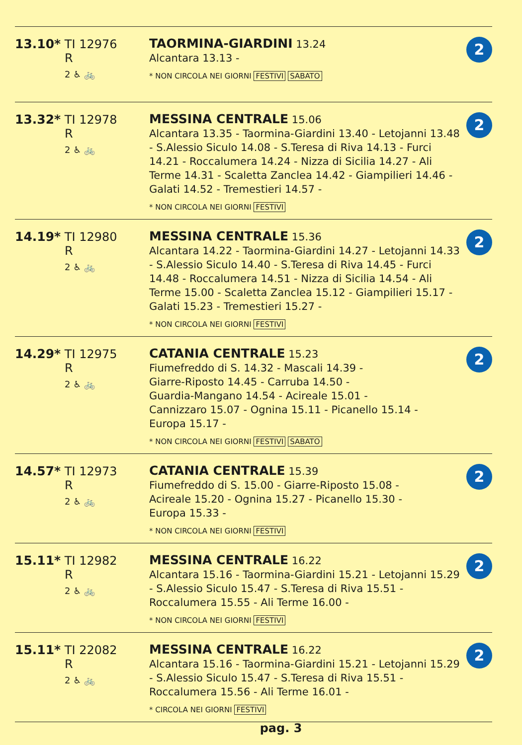| 13.10* TI 12976 R 2 ♿ 🚲 | TAORMINA-GIARDINI 13.24 Alcantara 13.13 - * NON CIRCOLA NEI GIORNI FESTIVI SABATO | 2 |
| 13.32* TI 12978 R 2 ♿ 🚲 | MESSINA CENTRALE 15.06 Alcantara 13.35 - Taormina-Giardini 13.40 - Letojanni 13.48 - S.Alessio Siculo 14.08 - S.Teresa di Riva 14.13 - Furci 14.21 - Roccalumera 14.24 - Nizza di Sicilia 14.27 - Ali Terme 14.31 - Scaletta Zanclea 14.42 - Giampilieri 14.46 - Galati 14.52 - Tremestieri 14.57 - * NON CIRCOLA NEI GIORNI FESTIVI | 2 |
| 14.19* TI 12980 R 2 ♿ 🚲 | MESSINA CENTRALE 15.36 Alcantara 14.22 - Taormina-Giardini 14.27 - Letojanni 14.33 - S.Alessio Siculo 14.40 - S.Teresa di Riva 14.45 - Furci 14.48 - Roccalumera 14.51 - Nizza di Sicilia 14.54 - Ali Terme 15.00 - Scaletta Zanclea 15.12 - Giampilieri 15.17 - Galati 15.23 - Tremestieri 15.27 - * NON CIRCOLA NEI GIORNI FESTIVI | 2 |
| 14.29* TI 12975 R 2 ♿ 🚲 | CATANIA CENTRALE 15.23 Fiumefreddo di S. 14.32 - Mascali 14.39 - Giarre-Riposto 14.45 - Carruba 14.50 - Guardia-Mangano 14.54 - Acireale 15.01 - Cannizzaro 15.07 - Ognina 15.11 - Picanello 15.14 - Europa 15.17 - * NON CIRCOLA NEI GIORNI FESTIVI SABATO | 2 |
| 14.57* TI 12973 R 2 ♿ 🚲 | CATANIA CENTRALE 15.39 Fiumefreddo di S. 15.00 - Giarre-Riposto 15.08 - Acireale 15.20 - Ognina 15.27 - Picanello 15.30 - Europa 15.33 - * NON CIRCOLA NEI GIORNI FESTIVI | 2 |
| 15.11* TI 12982 R 2 ♿ 🚲 | MESSINA CENTRALE 16.22 Alcantara 15.16 - Taormina-Giardini 15.21 - Letojanni 15.29 - S.Alessio Siculo 15.47 - S.Teresa di Riva 15.51 - Roccalumera 15.55 - Ali Terme 16.00 - * NON CIRCOLA NEI GIORNI FESTIVI | 2 |
| 15.11* TI 22082 R 2 ♿ 🚲 | MESSINA CENTRALE 16.22 Alcantara 15.16 - Taormina-Giardini 15.21 - Letojanni 15.29 - S.Alessio Siculo 15.47 - S.Teresa di Riva 15.51 - Roccalumera 15.56 - Ali Terme 16.01 - * CIRCOLA NEI GIORNI FESTIVI | 2 |
pag. 3